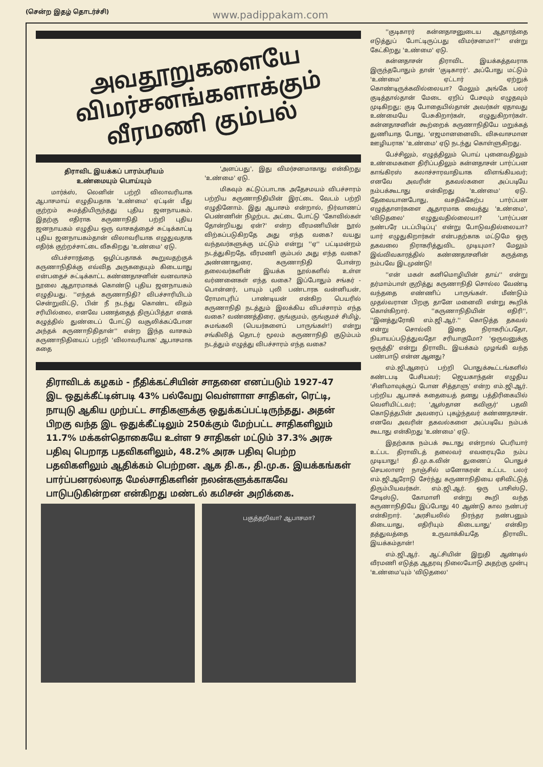(சென்ற இதழ் தொடர்ச்சி) www.padippakam.com
அவதூறுகளையே
விமர்சனங்களாக்கும்
வீரமணி கும்பல்
திராவிட இயக்கப் பாரம்பரியம்
உண்மையும் பொய்யும்
மார்க்ஸ், லெனின் பற்றி விலாவரியாக ஆபாசமாய் எழுதியதாக 'உண்மை' ஏட்டின் மீது குற்றம் சுமத்தியிருந்தது புதிய ஜனநாயகம். இதற்கு எதிராக கருணாநிதி பற்றி புதிய ஜனநாயகம் எழுதிய ஒரு வாசகத்தைச் சுட்டிக்காட்டி புதிய ஜனநாயகம்தான் விலாவரியாக எழுதுவதாக எதிர்க் குற்றச்சாட்டை வீசுகிறது 'உண்மை' ஏடு.
விபச்சாரத்தை ஒழிப்பதாகக் கூறுவதற்குக் கருணாநிதிக்கு எவ்வித அருகதையும் கிடையாது என்பதைச் சுட்டிக்காட்ட கண்ணதாசனின் வனவாசம் நூலை ஆதாரமாகக் கொண்டு புதிய ஜனநாயகம் எழுதியது. ''எந்தக் கருணாநிதி? விபச்சாரியிடம் சென்றுவிட்டு, பின் நீ நடந்து கொண்ட விதம் சரியில்லை, எனவே பணத்தைத் திருப்பித்தா எனக் கழுத்தில் துண்டைப் போட்டு வசூலிக்கப்போன அந்தக் கருணாநிதிதான்'' என்ற இந்த வாசகம் கருணாநிதியைப் பற்றி 'விலாவரியாக' ஆபாசமாக கதை
'அளப்பது', இது விமர்சனமாகாது என்கிறது 'உண்மை' ஏடு.
மிகவும் கட்டுப்பாடாக அதேசமயம் விபச்சாரம் பற்றிய கருணாநிதியின் இரட்டை வேடம் பற்றி எழுதினோம். இது ஆபாசம் என்றால், நிர்வாணப் பெண்ணின் நிழற்பட அட்டை போட்டு 'கோவில்கள் தோன்றியது ஏன்?' என்ற வீரமணியின் நூல் விற்கப்படுகிறதே அது எந்த வகை? வயது வந்தவர்களுக்கு மட்டும் என்று ''ஏ'' பட்டிமன்றம் நடத்துகிறதே, வீரமணி கும்பல் அது எந்த வகை? அண்ணாதுரை, கருணாநிதி போன்ற தலைவர்களின் இயக்க நூல்களில் உள்ள வர்ணனைகள் எந்த வகை? இப்போதும் சங்கர் - பொன்னர், பாயும் புலி பண்டாரக வன்னியன், ரோமாபுரிப் பாண்டியன் என்கிற பெயரில் கருணாநிதி நடத்தும் இலக்கிய விபச்சாரம் எந்த வகை? வண்ணத்திரை, குங்குமம், குங்குமச் சிமிழ், சுமங்கலி (பெயர்களைப் பாருங்கள்!) என்று சங்கிலித் தொடர் மூலம் கருணாநிதி குடும்பம் நடத்தும் எழுத்து விபச்சாரம் எந்த வகை?
திராவிடக் கழகம் - நீதிக்கட்சியின் சாதனை எனப்படும் 1927-47 இட ஒதுக்கீட்டின்படி 43% பல்வேறு வெள்ளாள சாதிகள், ரெட்டி, நாயுடு ஆகிய முற்பட்ட சாதிகளுக்கு ஒதுக்கப்பட்டிருந்தது. அதன் பிறகு வந்த இட ஒதுக்கீட்டிலும் 250க்கும் மேற்பட்ட சாதிகளிலும் 11.7% மக்கள்தொகையே உள்ள 9 சாதிகள் மட்டும் 37.3% அரசு பதிவு பெறாத பதவிகளிலும், 48.2% அரசு பதிவு பெற்ற பதவிகளிலும் ஆதிக்கம் பெற்றன. ஆக தி.க., தி.மு.க. இயக்கங்கள் பார்ப்பனரல்லாத மேல்சாதிகளின் நலன்களுக்காகவே பாடுபடுகின்றன என்கிறது மண்டல் கமிசன் அறிக்கை.
பகுத்தறிவா? ஆபாசமா?
''குடிகாரர் கன்னதாசனுடைய ஆதாரத்தை எடுத்துப் போட்டிருப்பது விமர்சனமா?'' என்று கேட்கிறது 'உண்மை' ஏடு.
கன்னதாசன் திராவிட இயக்கத்தவராக இருந்தபோதும் தான் 'குடிகாரர்'. அப்போது மட்டும் 'உண்மை' ஏட்டார் ஏற்றுக் கொண்டிருக்கவில்லையா? மேலும் அங்கே பலர் குடித்தால்தான் மேடை ஏறிப் பேசவும் எழுதவும் முடிகிறது; குடி போதையில்தான் அவர்கள் ஏதாவது உண்மையே பேசுகிறார்கள், எழுதுகிறார்கள். கன்னதாசனின் கூற்றைக் கருணாநிதியே மறுக்கத் துணியாத போது, 'எஜமானனைவிட விசுவாசமான ஊழியராக' 'உண்மை' ஏடு நடந்து கொள்ளுகிறது.
பேச்சிலும், எழுத்திலும் பொய் புனைவதிலும் உண்மைகளை திரிப்பதிலும் கன்னதாசன் பார்ப்பன காங்கிரஸ் கலாச்சாரவாதியாக விளங்கியவர்; எனவே அவரின் தகவல்களை அப்படியே நம்பக்கூடாது என்கிறது 'உண்மை' ஏடு. தேவையானபோது, வசதிக்கேற்ப பார்ப்பன எழுத்தாளர்களை ஆதாரமாக வைத்து 'உண்மை', 'விடுதலை' எழுதுவதில்லையா? 'பார்ப்பன நண்பரே படப்பிடிப்பு' என்று போடுவதில்லையா? யார் எழுதுகிறார்கள் என்பதற்காக மட்டுமே ஒரு தகவலை நிராகரித்துவிட முடியுமா? மேலும் இவ்விவகாரத்தில் கண்ணதாசனின் கருத்தை நம்பவே இடமுண்டு!
''என் மகள் கனிமொழியின் தாய்'' என்று தர்மாம்பாள் குறித்து கருணாநிதி சொல்ல வேண்டி வந்ததை எண்ணிப் பாருங்கள். மீண்டும் முதல்வரான பிறகு தானே மனைவி என்று கூறிக் கொள்கிறார். ''கருணாநிதியின் எதிரி'', ''இனத்துரோகி எம்.ஜி.ஆர்.'' கொடுத்த தகவல் என்று சொல்லி இதை நிராகரிப்பதோ, நியாயப்படுத்துவதோ சரியாகுமோ? 'ஒருவனுக்கு ஒருத்தி' என்று திராவிட இயக்கம் முழங்கி வந்த பண்பாடு என்ன ஆனது?
எம்.ஜி.ஆரைப் பற்றி பொதுக்கூட்டங்களில் கண்டபடி பேசியவர்; ஜெயகாந்தன் எழுதிய 'சினிமாவுக்குப் போன சித்தாளு' என்ற எம்.ஜி.ஆர். பற்றிய ஆபாசக் கதையைத் தனது பத்திரிகையில் வெளியிட்டவர்; 'ஆஸ்தான கவிஞர்' பதவி கொடுத்தபின் அவரைப் புகழ்ந்தவர் கண்ணதாசன். எனவே அவரின் தகவல்களை அப்படியே நம்பக் கூடாது என்கிறது 'உண்மை' ஏடு.
இதற்காக நம்பக் கூடாது என்றால் பெரியார் உட்பட திராவிடத் தலைவர் எவரையுமே நம்ப முடியாது! தி.மு.க.வின் துணைப் பொதுச் செயலாளர் நாஞ்சில் மனோகரன் உட்பட பலர் எம்.ஜி.ஆரோடு சேர்ந்து கருணாநிதியை ஏசிவிட்டுத் திரும்பியவர்கள். எம்.ஜி.ஆர். ஒரு பாசிஸ்டு, சேடிஸ்டு, கோமாளி என்று கூறி வந்த கருணாநிதியே இப்போது 40 ஆண்டு கால நண்பர் என்கிறார். 'அரசியலில் நிரந்தர நண்பனும் கிடையாது, எதிரியும் கிடையாது' என்கிற தத்துவத்தை உருவாக்கியதே திராவிட இயக்கம்தான்!
எம்.ஜி.ஆர். ஆட்சியின் இறுதி ஆண்டில் வீரமணி எடுத்த ஆதரவு நிலையோடு அதற்கு முன்பு 'உண்மை'யும் 'விடுதலை'